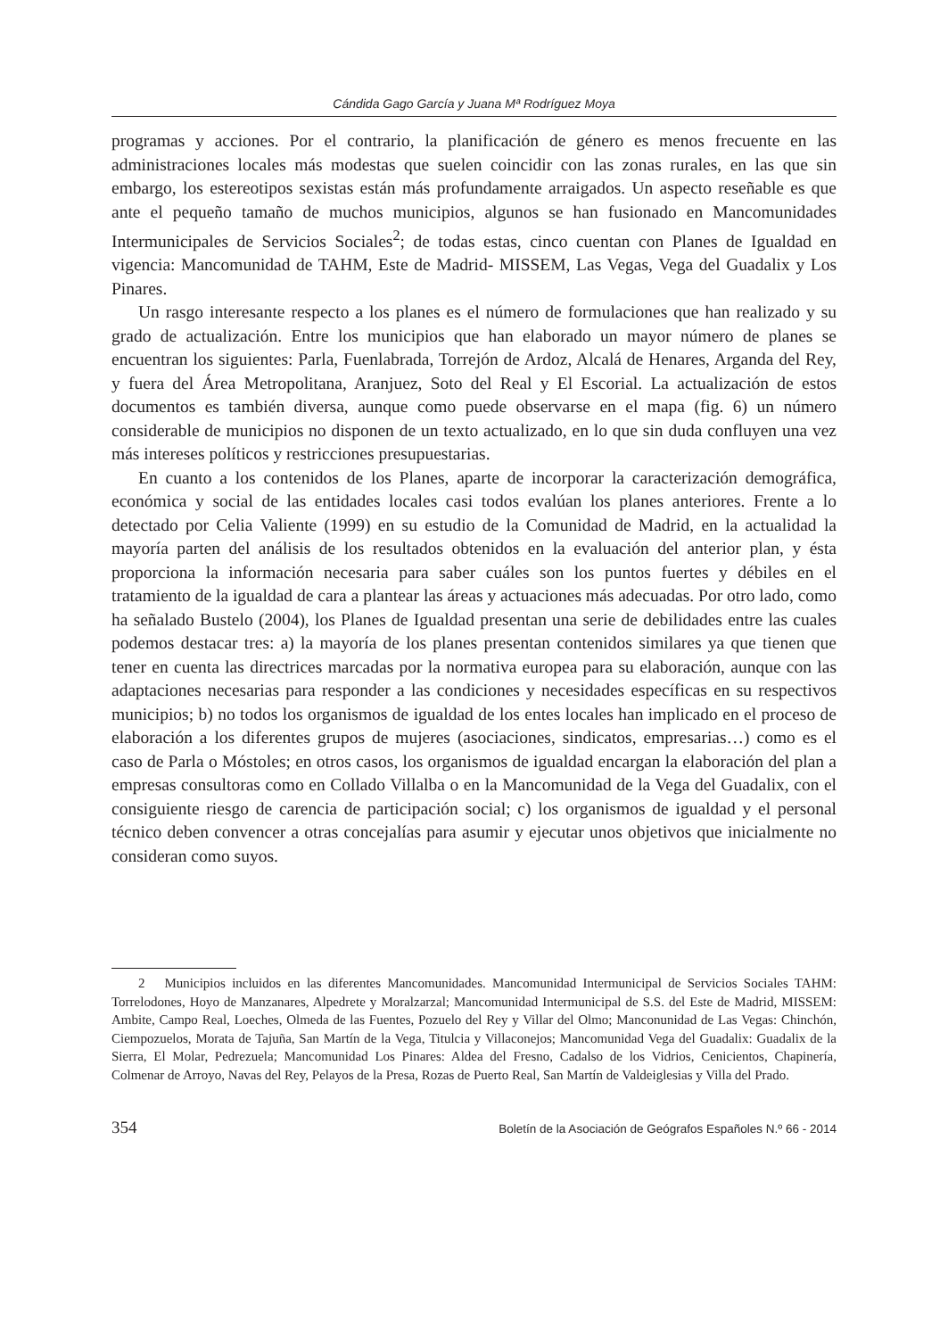Cándida Gago García y Juana Mª Rodríguez Moya
programas y acciones. Por el contrario, la planificación de género es menos frecuente en las administraciones locales más modestas que suelen coincidir con las zonas rurales, en las que sin embargo, los estereotipos sexistas están más profundamente arraigados. Un aspecto reseñable es que ante el pequeño tamaño de muchos municipios, algunos se han fusionado en Mancomunidades Intermunicipales de Servicios Sociales<sup>2</sup>; de todas estas, cinco cuentan con Planes de Igualdad en vigencia: Mancomunidad de TAHM, Este de Madrid- MISSEM, Las Vegas, Vega del Guadalix y Los Pinares.
Un rasgo interesante respecto a los planes es el número de formulaciones que han realizado y su grado de actualización. Entre los municipios que han elaborado un mayor número de planes se encuentran los siguientes: Parla, Fuenlabrada, Torrejón de Ardoz, Alcalá de Henares, Arganda del Rey, y fuera del Área Metropolitana, Aranjuez, Soto del Real y El Escorial. La actualización de estos documentos es también diversa, aunque como puede observarse en el mapa (fig. 6) un número considerable de municipios no disponen de un texto actualizado, en lo que sin duda confluyen una vez más intereses políticos y restricciones presupuestarias.
En cuanto a los contenidos de los Planes, aparte de incorporar la caracterización demográfica, económica y social de las entidades locales casi todos evalúan los planes anteriores. Frente a lo detectado por Celia Valiente (1999) en su estudio de la Comunidad de Madrid, en la actualidad la mayoría parten del análisis de los resultados obtenidos en la evaluación del anterior plan, y ésta proporciona la información necesaria para saber cuáles son los puntos fuertes y débiles en el tratamiento de la igualdad de cara a plantear las áreas y actuaciones más adecuadas. Por otro lado, como ha señalado Bustelo (2004), los Planes de Igualdad presentan una serie de debilidades entre las cuales podemos destacar tres: a) la mayoría de los planes presentan contenidos similares ya que tienen que tener en cuenta las directrices marcadas por la normativa europea para su elaboración, aunque con las adaptaciones necesarias para responder a las condiciones y necesidades específicas en su respectivos municipios; b) no todos los organismos de igualdad de los entes locales han implicado en el proceso de elaboración a los diferentes grupos de mujeres (asociaciones, sindicatos, empresarias…) como es el caso de Parla o Móstoles; en otros casos, los organismos de igualdad encargan la elaboración del plan a empresas consultoras como en Collado Villalba o en la Mancomunidad de la Vega del Guadalix, con el consiguiente riesgo de carencia de participación social; c) los organismos de igualdad y el personal técnico deben convencer a otras concejalías para asumir y ejecutar unos objetivos que inicialmente no consideran como suyos.
2 Municipios incluidos en las diferentes Mancomunidades. Mancomunidad Intermunicipal de Servicios Sociales TAHM: Torrelodones, Hoyo de Manzanares, Alpedrete y Moralzarzal; Mancomunidad Intermunicipal de S.S. del Este de Madrid, MISSEM: Ambite, Campo Real, Loeches, Olmeda de las Fuentes, Pozuelo del Rey y Villar del Olmo; Manconunidad de Las Vegas: Chinchón, Ciempozuelos, Morata de Tajuña, San Martín de la Vega, Titulcia y Villaconejos; Mancomunidad Vega del Guadalix: Guadalix de la Sierra, El Molar, Pedrezuela; Mancomunidad Los Pinares: Aldea del Fresno, Cadalso de los Vidrios, Cenicientos, Chapinería, Colmenar de Arroyo, Navas del Rey, Pelayos de la Presa, Rozas de Puerto Real, San Martín de Valdeiglesias y Villa del Prado.
354 Boletín de la Asociación de Geógrafos Españoles N.º 66 - 2014